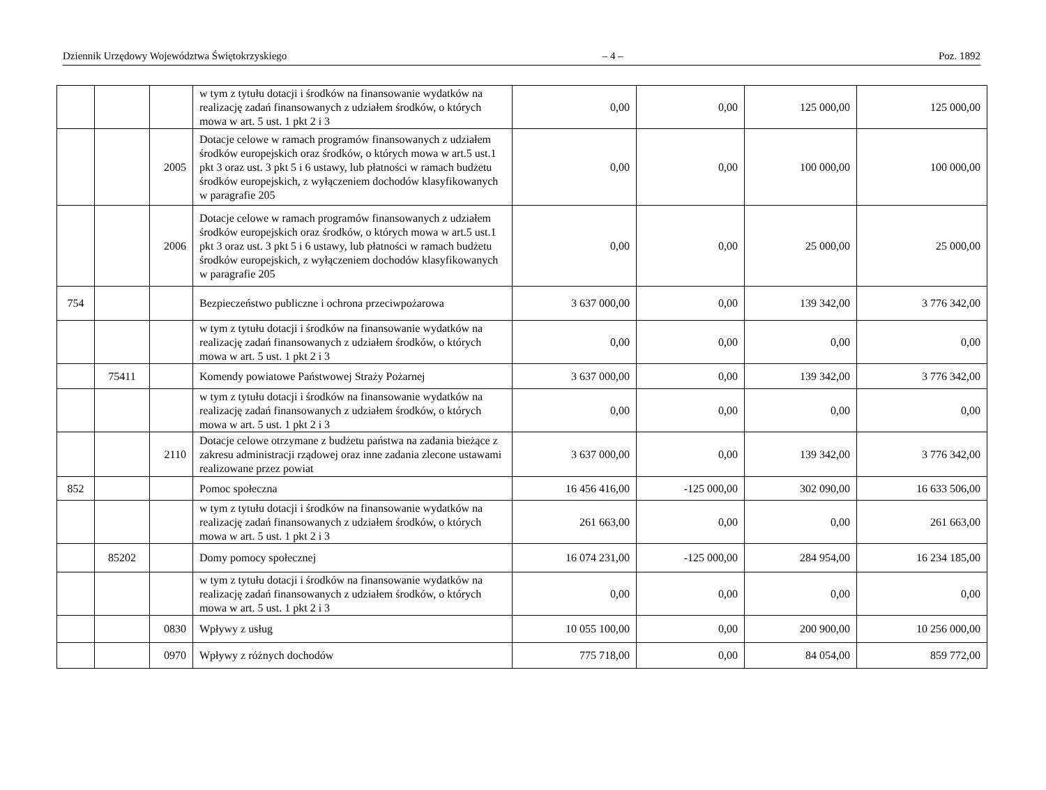Dziennik Urzędowy Województwa Świętokrzyskiego – 4 – Poz. 1892
| | | | w tym z tytułu dotacji i środków na finansowanie wydatków na realizację zadań finansowanych z udziałem środków, o których mowa w art. 5 ust. 1 pkt 2 i 3 | 0,00 | 0,00 | 125 000,00 | 125 000,00 |
| | | 2005 | Dotacje celowe w ramach programów finansowanych z udziałem środków europejskich oraz środków, o których mowa w art.5 ust.1 pkt 3 oraz ust. 3 pkt 5 i 6 ustawy, lub płatności w ramach budżetu środków europejskich, z wyłączeniem dochodów klasyfikowanych w paragrafie 205 | 0,00 | 0,00 | 100 000,00 | 100 000,00 |
| | | 2006 | Dotacje celowe w ramach programów finansowanych z udziałem środków europejskich oraz środków, o których mowa w art.5 ust.1 pkt 3 oraz ust. 3 pkt 5 i 6 ustawy, lub płatności w ramach budżetu środków europejskich, z wyłączeniem dochodów klasyfikowanych w paragrafie 205 | 0,00 | 0,00 | 25 000,00 | 25 000,00 |
| 754 | | | Bezpieczeństwo publiczne i ochrona przeciwpożarowa | 3 637 000,00 | 0,00 | 139 342,00 | 3 776 342,00 |
| | | | w tym z tytułu dotacji i środków na finansowanie wydatków na realizację zadań finansowanych z udziałem środków, o których mowa w art. 5 ust. 1 pkt 2 i 3 | 0,00 | 0,00 | 0,00 | 0,00 |
| | 75411 | | Komendy powiatowe Państwowej Straży Pożarnej | 3 637 000,00 | 0,00 | 139 342,00 | 3 776 342,00 |
| | | | w tym z tytułu dotacji i środków na finansowanie wydatków na realizację zadań finansowanych z udziałem środków, o których mowa w art. 5 ust. 1 pkt 2 i 3 | 0,00 | 0,00 | 0,00 | 0,00 |
| | | 2110 | Dotacje celowe otrzymane z budżetu państwa na zadania bieżące z zakresu administracji rządowej oraz inne zadania zlecone ustawami realizowane przez powiat | 3 637 000,00 | 0,00 | 139 342,00 | 3 776 342,00 |
| 852 | | | Pomoc społeczna | 16 456 416,00 | -125 000,00 | 302 090,00 | 16 633 506,00 |
| | | | w tym z tytułu dotacji i środków na finansowanie wydatków na realizację zadań finansowanych z udziałem środków, o których mowa w art. 5 ust. 1 pkt 2 i 3 | 261 663,00 | 0,00 | 0,00 | 261 663,00 |
| | 85202 | | Domy pomocy społecznej | 16 074 231,00 | -125 000,00 | 284 954,00 | 16 234 185,00 |
| | | | w tym z tytułu dotacji i środków na finansowanie wydatków na realizację zadań finansowanych z udziałem środków, o których mowa w art. 5 ust. 1 pkt 2 i 3 | 0,00 | 0,00 | 0,00 | 0,00 |
| | | 0830 | Wpływy z usług | 10 055 100,00 | 0,00 | 200 900,00 | 10 256 000,00 |
| | | 0970 | Wpływy z różnych dochodów | 775 718,00 | 0,00 | 84 054,00 | 859 772,00 |